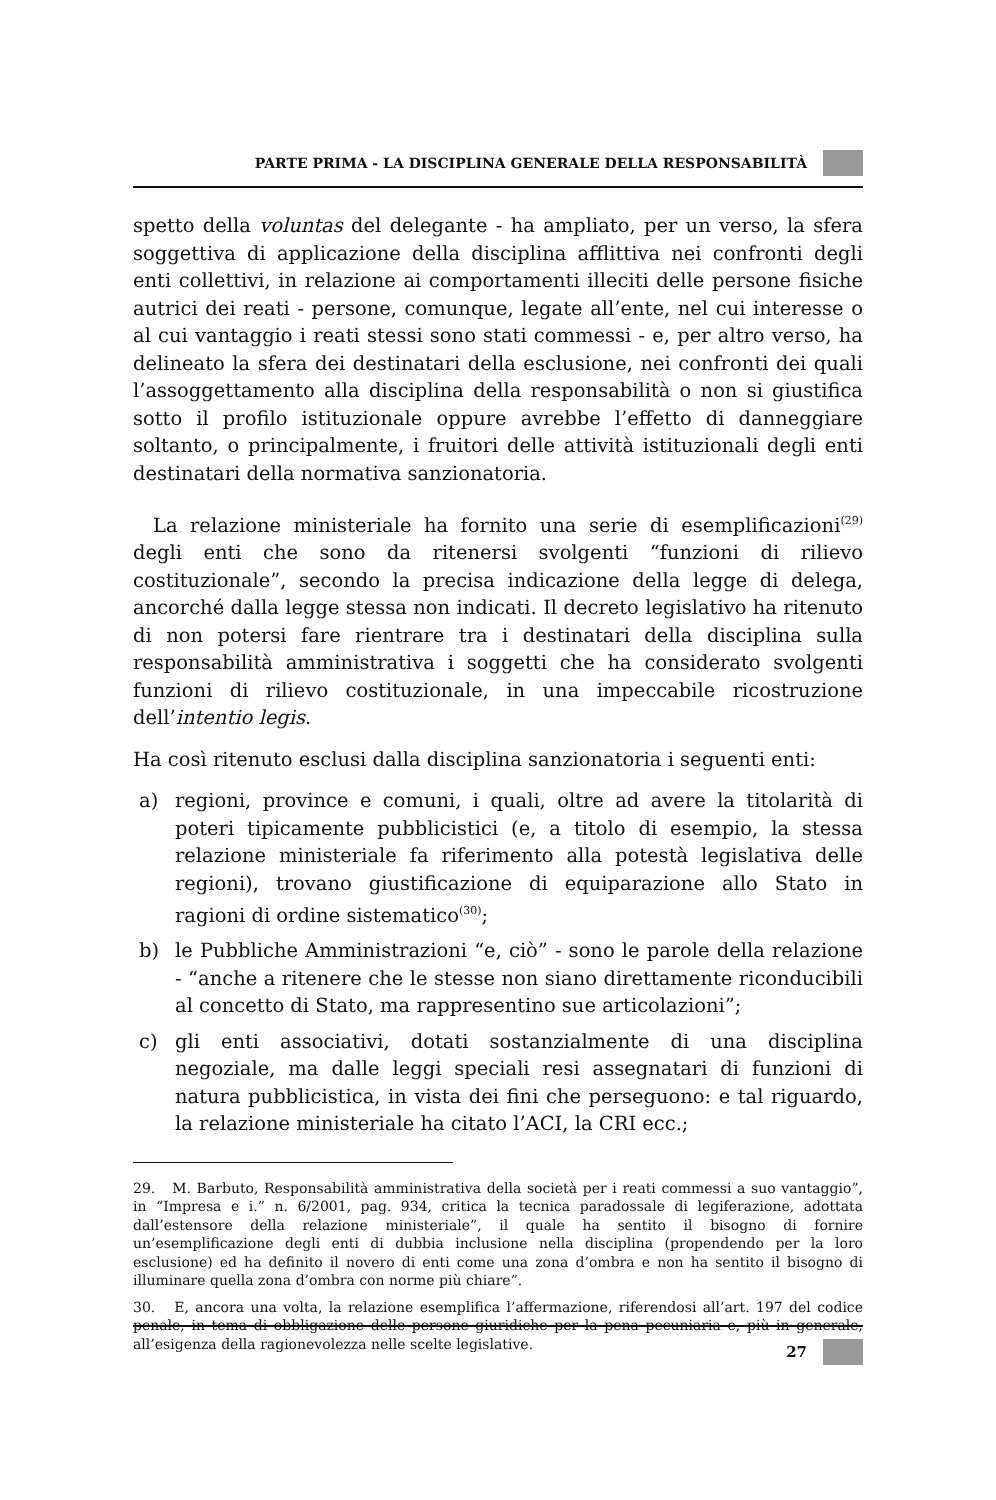PARTE PRIMA - LA DISCIPLINA GENERALE DELLA RESPONSABILITÀ
spetto della voluntas del delegante - ha ampliato, per un verso, la sfera soggettiva di applicazione della disciplina afflittiva nei confronti degli enti collettivi, in relazione ai comportamenti illeciti delle persone fisiche autrici dei reati - persone, comunque, legate all’ente, nel cui interesse o al cui vantaggio i reati stessi sono stati commessi - e, per altro verso, ha delineato la sfera dei destinatari della esclusione, nei confronti dei quali l’assoggettamento alla disciplina della responsabilità o non si giustifica sotto il profilo istituzionale oppure avrebbe l’effetto di danneggiare soltanto, o principalmente, i fruitori delle attività istituzionali degli enti destinatari della normativa sanzionatoria.
La relazione ministeriale ha fornito una serie di esemplificazioni<sup>(29)</sup> degli enti che sono da ritenersi svolgenti “funzioni di rilievo costituzionale”, secondo la precisa indicazione della legge di delega, ancorché dalla legge stessa non indicati. Il decreto legislativo ha ritenuto di non potersi fare rientrare tra i destinatari della disciplina sulla responsabilità amministrativa i soggetti che ha considerato svolgenti funzioni di rilievo costituzionale, in una impeccabile ricostruzione dell’intentio legis.
Ha così ritenuto esclusi dalla disciplina sanzionatoria i seguenti enti:
a) regioni, province e comuni, i quali, oltre ad avere la titolarità di poteri tipicamente pubblicistici (e, a titolo di esempio, la stessa relazione ministeriale fa riferimento alla potestà legislativa delle regioni), trovano giustificazione di equiparazione allo Stato in ragioni di ordine sistematico<sup>(30)</sup>;
b) le Pubbliche Amministrazioni “e, ciò” - sono le parole della relazione - “anche a ritenere che le stesse non siano direttamente riconducibili al concetto di Stato, ma rappresentino sue articolazioni”;
c) gli enti associativi, dotati sostanzialmente di una disciplina negoziale, ma dalle leggi speciali resi assegnatari di funzioni di natura pubblicistica, in vista dei fini che perseguono: e tal riguardo, la relazione ministeriale ha citato l’ACI, la CRI ecc.;
29. M. Barbuto, Responsabilità amministrativa della società per i reati commessi a suo vantaggio”, in “Impresa e i.” n. 6/2001, pag. 934, critica la tecnica paradossale di legiferazione, adottata dall’estensore della relazione ministeriale”, il quale ha sentito il bisogno di fornire un’esemplificazione degli enti di dubbia inclusione nella disciplina (propendendo per la loro esclusione) ed ha definito il novero di enti come una zona d’ombra e non ha sentito il bisogno di illuminare quella zona d’ombra con norme più chiare”.
30. E, ancora una volta, la relazione esemplifica l’affermazione, riferendosi all’art. 197 del codice penale, in tema di obbligazione delle persone giuridiche per la pena pecuniaria e, più in generale, all’esigenza della ragionevolezza nelle scelte legislative.
27